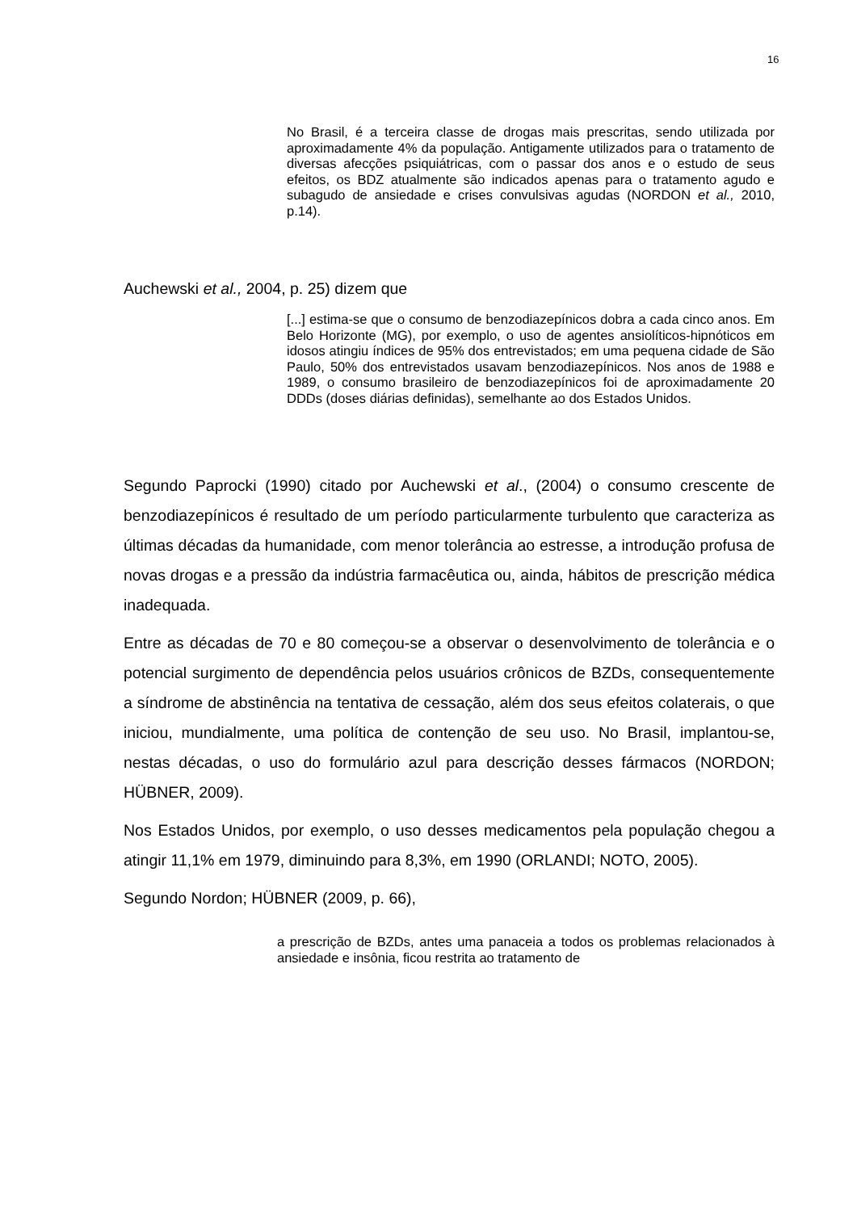16
No Brasil, é a terceira classe de drogas mais prescritas, sendo utilizada por aproximadamente 4% da população. Antigamente utilizados para o tratamento de diversas afecções psiquiátricas, com o passar dos anos e o estudo de seus efeitos, os BDZ atualmente são indicados apenas para o tratamento agudo e subagudo de ansiedade e crises convulsivas agudas (NORDON et al., 2010, p.14).
Auchewski et al., 2004, p. 25) dizem que
[...] estima-se que o consumo de benzodiazepínicos dobra a cada cinco anos. Em Belo Horizonte (MG), por exemplo, o uso de agentes ansiolíticos-hipnóticos em idosos atingiu índices de 95% dos entrevistados; em uma pequena cidade de São Paulo, 50% dos entrevistados usavam benzodiazepínicos. Nos anos de 1988 e 1989, o consumo brasileiro de benzodiazepínicos foi de aproximadamente 20 DDDs (doses diárias definidas), semelhante ao dos Estados Unidos.
Segundo Paprocki (1990) citado por Auchewski et al., (2004) o consumo crescente de benzodiazepínicos é resultado de um período particularmente turbulento que caracteriza as últimas décadas da humanidade, com menor tolerância ao estresse, a introdução profusa de novas drogas e a pressão da indústria farmacêutica ou, ainda, hábitos de prescrição médica inadequada.
Entre as décadas de 70 e 80 começou-se a observar o desenvolvimento de tolerância e o potencial surgimento de dependência pelos usuários crônicos de BZDs, consequentemente a síndrome de abstinência na tentativa de cessação, além dos seus efeitos colaterais, o que iniciou, mundialmente, uma política de contenção de seu uso. No Brasil, implantou-se, nestas décadas, o uso do formulário azul para descrição desses fármacos (NORDON; HÜBNER, 2009).
Nos Estados Unidos, por exemplo, o uso desses medicamentos pela população chegou a atingir 11,1% em 1979, diminuindo para 8,3%, em 1990 (ORLANDI; NOTO, 2005).
Segundo Nordon; HÜBNER (2009, p. 66),
a prescrição de BZDs, antes uma panaceia a todos os problemas relacionados à ansiedade e insônia, ficou restrita ao tratamento de